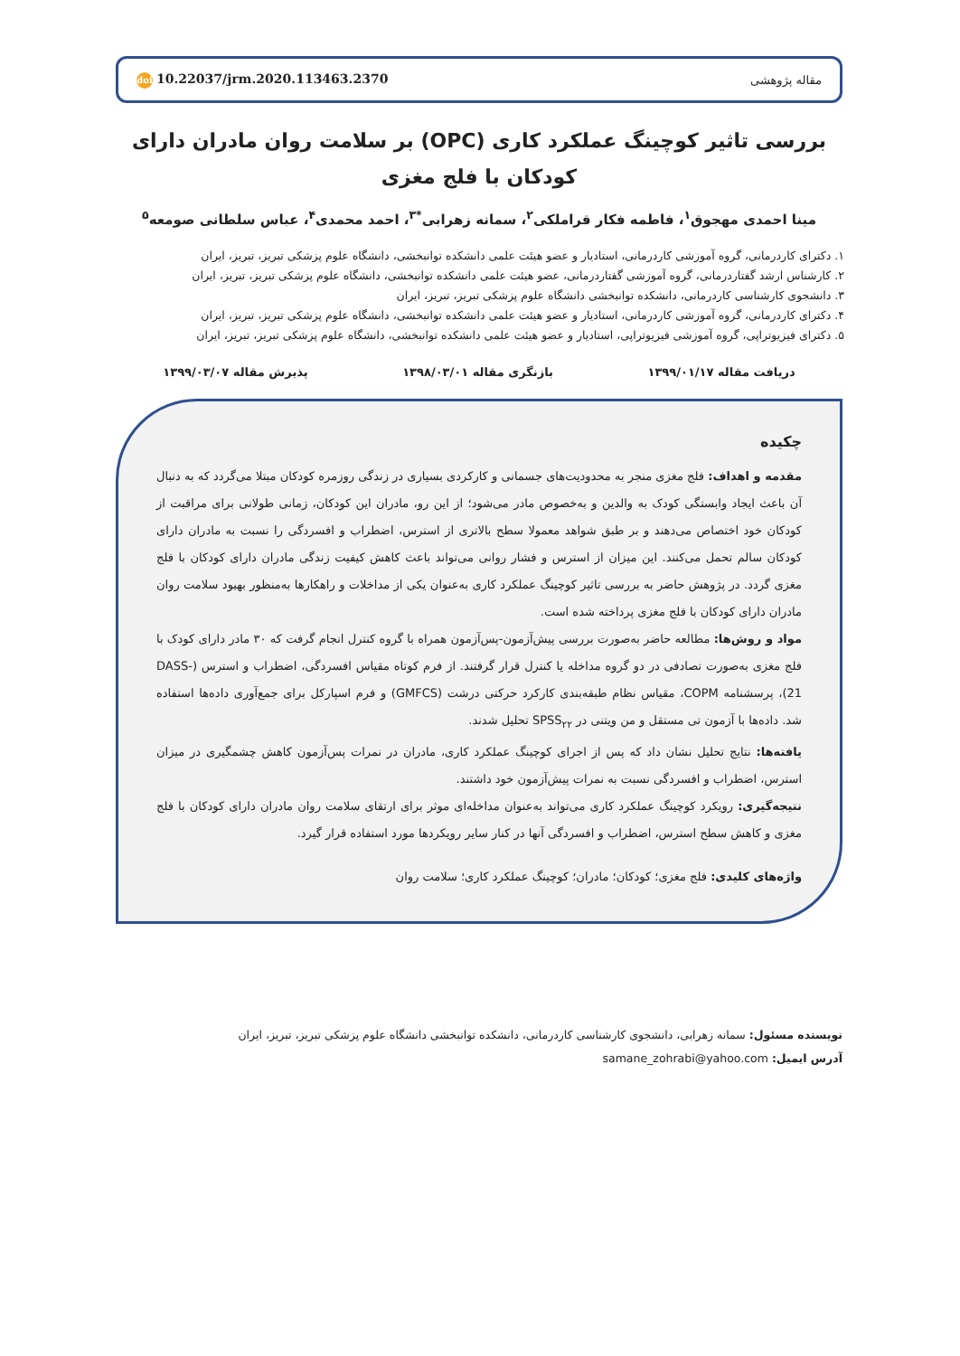مقاله پژوهشی
doi 10.22037/jrm.2020.113463.2370
بررسی تاثیر کوچینگ عملکرد کاری (OPC) بر سلامت روان مادران دارای کودکان با فلج مغزی
مینا احمدی مهجوق<sup>۱</sup>، فاطمه فکار قراملکی<sup>۲</sup>، سمانه زهرابی<sup>*۳</sup>، احمد محمدی<sup>۴</sup>، عباس سلطانی صومعه<sup>۵</sup>
۱. دکترای کاردرمانی، گروه آموزشی کاردرمانی، استادیار و عضو هیئت علمی دانشکده توانبخشی، دانشگاه علوم پزشکی تبریز، تبریز، ایران
۲. کارشناس ارشد گفتاردرمانی، گروه آموزشی گفتاردرمانی، عضو هیئت علمی دانشکده توانبخشی، دانشگاه علوم پزشکی تبریز، تبریز، ایران
۳. دانشجوی کارشناسی کاردرمانی، دانشکده توانبخشی دانشگاه علوم پزشکی تبریز، تبریز، ایران
۴. دکترای کاردرمانی، گروه آموزشی کاردرمانی، استادیار و عضو هیئت علمی دانشکده توانبخشی، دانشگاه علوم پزشکی تبریز، تبریز، ایران
۵. دکترای فیزیوتراپی، گروه آموزشی فیزیوتراپی، استادیار و عضو هیئت علمی دانشکده توانبخشی، دانشگاه علوم پزشکی تبریز، تبریز، ایران
دریافت مقاله ۱۳۹۹/۰۱/۱۷ بازنگری مقاله ۱۳۹۸/۰۳/۰۱ پذیرش مقاله ۱۳۹۹/۰۳/۰۷
چکیده
مقدمه و اهداف: فلج مغزی منجر به محدودیت‌های جسمانی و کارکردی بسیاری در زندگی روزمره کودکان مبتلا می‌گردد که به دنبال آن باعث ایجاد وابستگی کودک به والدین و به‌خصوص مادر می‌شود؛ از این رو، مادران این کودکان، زمانی طولانی برای مراقبت از کودکان خود اختصاص می‌دهند و بر طبق شواهد معمولا سطح بالاتری از استرس، اضطراب و افسردگی را نسبت به مادران دارای کودکان سالم تحمل می‌کنند. این میزان از استرس و فشار روانی می‌تواند باعث کاهش کیفیت زندگی مادران دارای کودکان با فلج مغزی گردد. در پژوهش حاضر به بررسی تاثیر کوچینگ عملکرد کاری به‌عنوان یکی از مداخلات و راهکارها به‌منظور بهبود سلامت روان مادران دارای کودکان با فلج مغزی پرداخته شده است.
مواد و روش‌ها: مطالعه حاضر به‌صورت بررسی پیش‌آزمون-پس‌آزمون همراه با گروه کنترل انجام گرفت که ۳۰ مادر دارای کودک با فلج مغزی به‌صورت تصادفی در دو گروه مداخله یا کنترل قرار گرفتند. از فرم کوتاه مقیاس افسردگی، اضطراب و استرس (DASS-21)، پرسشنامه COPM، مقیاس نظام طبقه‌بندی کارکرد حرکتی درشت (GMFCS) و فرم اسپارکل برای جمع‌آوری داده‌ها استفاده شد. داده‌ها با آزمون تی مستقل و من ویتنی در SPSS<sub>۲۲</sub> تحلیل شدند.
یافته‌ها: نتایج تحلیل نشان داد که پس از اجرای کوچینگ عملکرد کاری، مادران در نمرات پس‌آزمون کاهش چشمگیری در میزان استرس، اضطراب و افسردگی نسبت به نمرات پیش‌آزمون خود داشتند.
نتیجه‌گیری: رویکرد کوچینگ عملکرد کاری می‌تواند به‌عنوان مداخله‌ای موثر برای ارتقای سلامت روان مادران دارای کودکان با فلج مغزی و کاهش سطح استرس، اضطراب و افسردگی آنها در کنار سایر رویکردها مورد استفاده قرار گیرد.
واژه‌های کلیدی: فلج مغزی؛ کودکان؛ مادران؛ کوچینگ عملکرد کاری؛ سلامت روان
نویسنده مسئول: سمانه زهرابی، دانشجوی کارشناسی کاردرمانی، دانشکده توانبخشی دانشگاه علوم پزشکی تبریز، تبریز، ایران
آدرس ایمیل: samane_zohrabi@yahoo.com